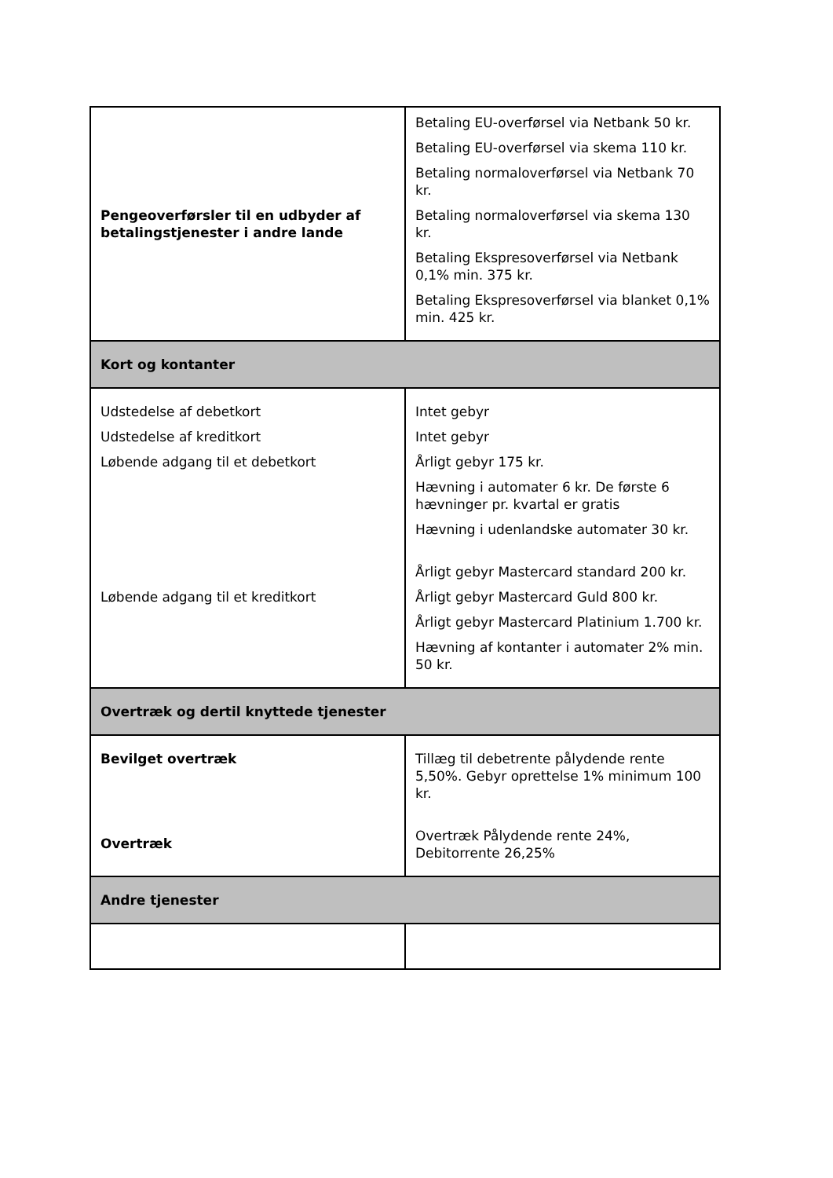| Pengeoverførsler til en udbyder af betalingstjenester i andre lande | Betaling EU-overførsel via Netbank 50 kr. Betaling EU-overførsel via skema 110 kr. Betaling normaloverførsel via Netbank 70 kr. Betaling normaloverførsel via skema 130 kr. Betaling Ekspresoverførsel via Netbank 0,1% min. 375 kr. Betaling Ekspresoverførsel via blanket 0,1% min. 425 kr. |
| Kort og kontanter | |
| Udstedelse af debetkort Udstedelse af kreditkort Løbende adgang til et debetkort Løbende adgang til et kreditkort | Intet gebyr Intet gebyr Årligt gebyr 175 kr. Hævning i automater 6 kr. De første 6 hævninger pr. kvartal er gratis Hævning i udenlandske automater 30 kr. Årligt gebyr Mastercard standard 200 kr. Årligt gebyr Mastercard Guld 800 kr. Årligt gebyr Mastercard Platinium 1.700 kr. Hævning af kontanter i automater 2% min. 50 kr. |
| Overtræk og dertil knyttede tjenester | |
| Bevilget overtræk Overtræk | Tillæg til debetrente pålydende rente 5,50%. Gebyr oprettelse 1% minimum 100 kr. Overtræk Pålydende rente 24%, Debitorrente 26,25% |
| Andre tjenester | |